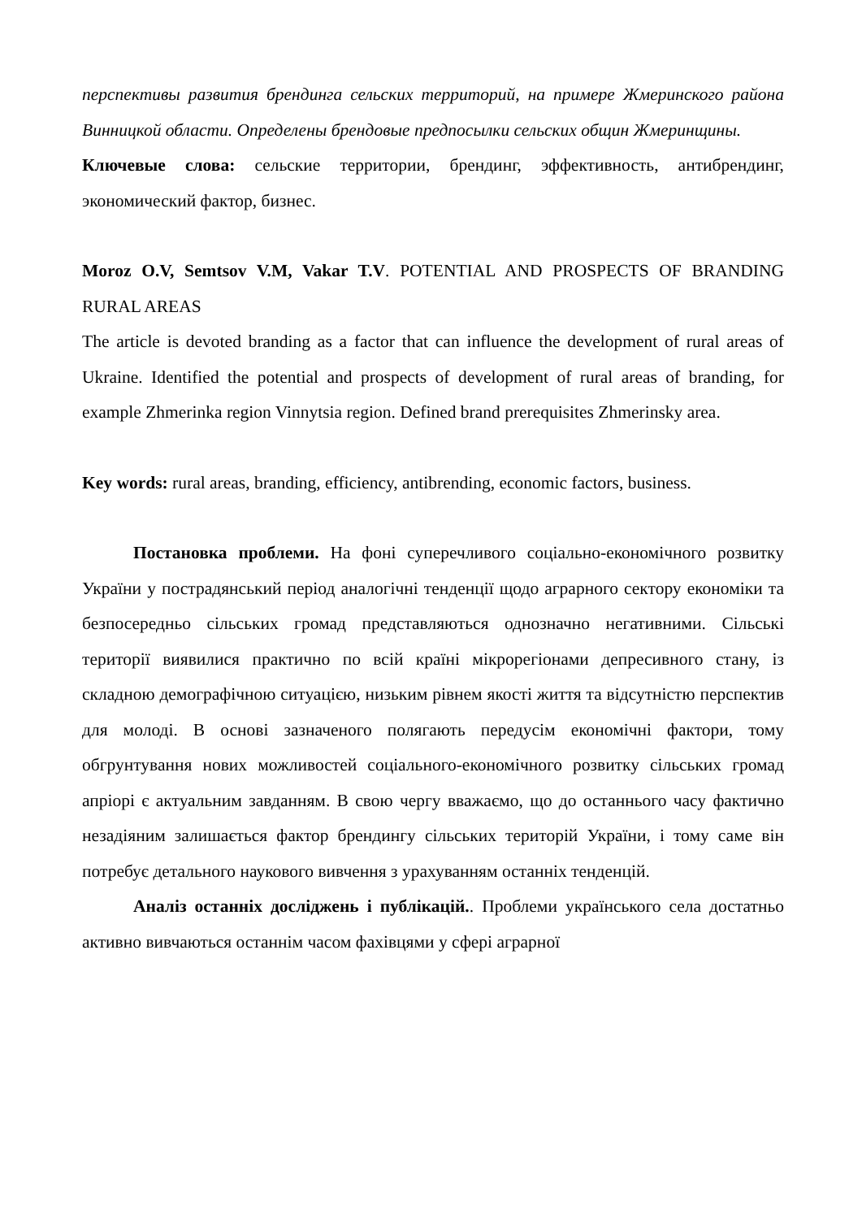перспективы развития брендинга сельских территорий, на примере Жмеринского района Винницкой области. Определены брендовые предпосылки сельских общин Жмеринщины.
Ключевые слова: сельские территории, брендинг, эффективность, антибрендинг, экономический фактор, бизнес.
Moroz O.V, Semtsov V.M, Vakar T.V. POTENTIAL AND PROSPECTS OF BRANDING RURAL AREAS
The article is devoted branding as a factor that can influence the development of rural areas of Ukraine. Identified the potential and prospects of development of rural areas of branding, for example Zhmerinka region Vinnytsia region. Defined brand prerequisites Zhmerinsky area.
Key words: rural areas, branding, efficiency, antibrending, economic factors, business.
Постановка проблеми. На фоні суперечливого соціально-економічного розвитку України у пострадянський період аналогічні тенденції щодо аграрного сектору економіки та безпосередньо сільських громад представляються однозначно негативними. Сільські території виявилися практично по всій країні мікрорегіонами депресивного стану, із складною демографічною ситуацією, низьким рівнем якості життя та відсутністю перспектив для молоді. В основі зазначеного полягають передусім економічні фактори, тому обгрунтування нових можливостей соціального-економічного розвитку сільських громад апріорі є актуальним завданням. В свою чергу вважаємо, що до останнього часу фактично незадіяним залишається фактор брендингу сільських територій України, і тому саме він потребує детального наукового вивчення з урахуванням останніх тенденцій.
Аналіз останніх досліджень і публікацій.. Проблеми українського села достатньо активно вивчаються останнім часом фахівцями у сфері аграрної